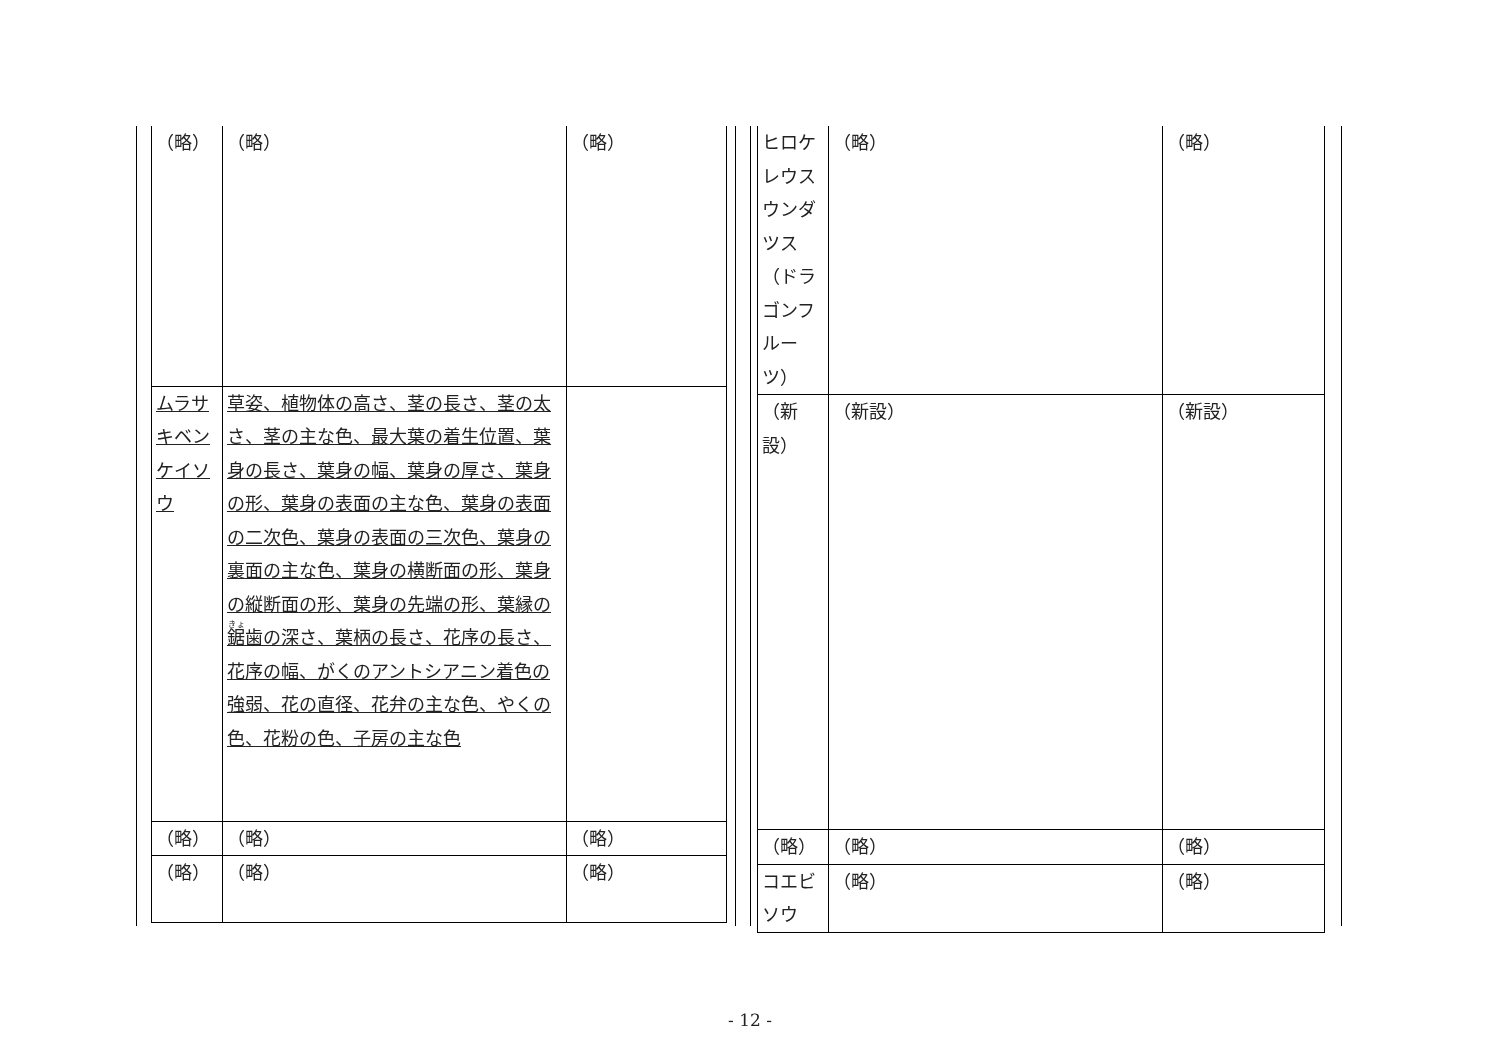| （略） | （略） | （略） |
| ムラサキベンケイソウ | 草姿、植物体の高さ、茎の長さ、茎の太さ、茎の主な色、最大葉の着生位置、葉身の長さ、葉身の幅、葉身の厚さ、葉身の形、葉身の表面の主な色、葉身の表面の二次色、葉身の表面の三次色、葉身の裏面の主な色、葉身の横断面の形、葉身の縦断面の形、葉身の先端の形、葉縁の 鋸 歯の深さ、葉柄の長さ、花序の長さ、花序の幅、がくのアントシアニン着色の強弱、花の直径、花弁の主な色、やくの色、花粉の色、子房の主な色 | |
| （略） | （略） | （略） |
| （略） | （略） | （略） |
| ヒロケレウス ウンダツス（ドラゴンフルーツ） | （略） | （略） |
| （新設） | （新設） | （新設） |
| （略） | （略） | （略） |
| コエビソウ | （略） | （略） |
- 12 -